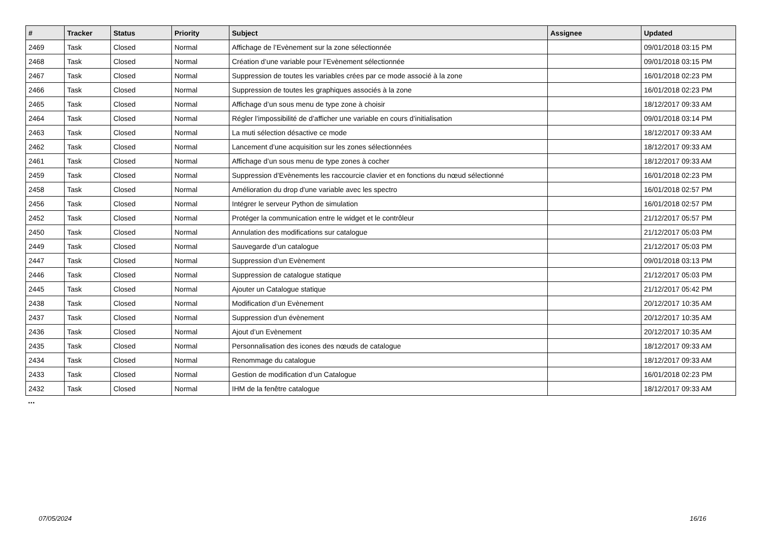| # | Tracker | Status | Priority | Subject | Assignee | Updated |
| --- | --- | --- | --- | --- | --- | --- |
| 2469 | Task | Closed | Normal | Affichage de l’Evènement sur la zone sélectionnée | | 09/01/2018 03:15 PM |
| 2468 | Task | Closed | Normal | Création d’une variable pour l’Evènement sélectionnée | | 09/01/2018 03:15 PM |
| 2467 | Task | Closed | Normal | Suppression de toutes les variables crées par ce mode associé à la zone | | 16/01/2018 02:23 PM |
| 2466 | Task | Closed | Normal | Suppression de toutes les graphiques associés à la zone | | 16/01/2018 02:23 PM |
| 2465 | Task | Closed | Normal | Affichage d’un sous menu de type zone à choisir | | 18/12/2017 09:33 AM |
| 2464 | Task | Closed | Normal | Régler l’impossibilité de d’afficher une variable en cours d’initialisation | | 09/01/2018 03:14 PM |
| 2463 | Task | Closed | Normal | La muti sélection désactive ce mode | | 18/12/2017 09:33 AM |
| 2462 | Task | Closed | Normal | Lancement d’une acquisition sur les zones sélectionnées | | 18/12/2017 09:33 AM |
| 2461 | Task | Closed | Normal | Affichage d’un sous menu de type zones à cocher | | 18/12/2017 09:33 AM |
| 2459 | Task | Closed | Normal | Suppression d’Evènements les raccourcie clavier et en fonctions du nœud sélectionné | | 16/01/2018 02:23 PM |
| 2458 | Task | Closed | Normal | Amélioration du drop d'une variable avec les spectro | | 16/01/2018 02:57 PM |
| 2456 | Task | Closed | Normal | Intégrer le serveur Python de simulation | | 16/01/2018 02:57 PM |
| 2452 | Task | Closed | Normal | Protéger la communication entre le widget et le contrôleur | | 21/12/2017 05:57 PM |
| 2450 | Task | Closed | Normal | Annulation des modifications sur catalogue | | 21/12/2017 05:03 PM |
| 2449 | Task | Closed | Normal | Sauvegarde d’un catalogue | | 21/12/2017 05:03 PM |
| 2447 | Task | Closed | Normal | Suppression d’un Evènement | | 09/01/2018 03:13 PM |
| 2446 | Task | Closed | Normal | Suppression de catalogue statique | | 21/12/2017 05:03 PM |
| 2445 | Task | Closed | Normal | Ajouter un Catalogue statique | | 21/12/2017 05:42 PM |
| 2438 | Task | Closed | Normal | Modification d’un Evènement | | 20/12/2017 10:35 AM |
| 2437 | Task | Closed | Normal | Suppression d'un évènement | | 20/12/2017 10:35 AM |
| 2436 | Task | Closed | Normal | Ajout d’un Evènement | | 20/12/2017 10:35 AM |
| 2435 | Task | Closed | Normal | Personnalisation des icones des nœuds de catalogue | | 18/12/2017 09:33 AM |
| 2434 | Task | Closed | Normal | Renommage du catalogue | | 18/12/2017 09:33 AM |
| 2433 | Task | Closed | Normal | Gestion de modification d’un Catalogue | | 16/01/2018 02:23 PM |
| 2432 | Task | Closed | Normal | IHM de la fenêtre catalogue | | 18/12/2017 09:33 AM |
...
07/05/2024 16/16